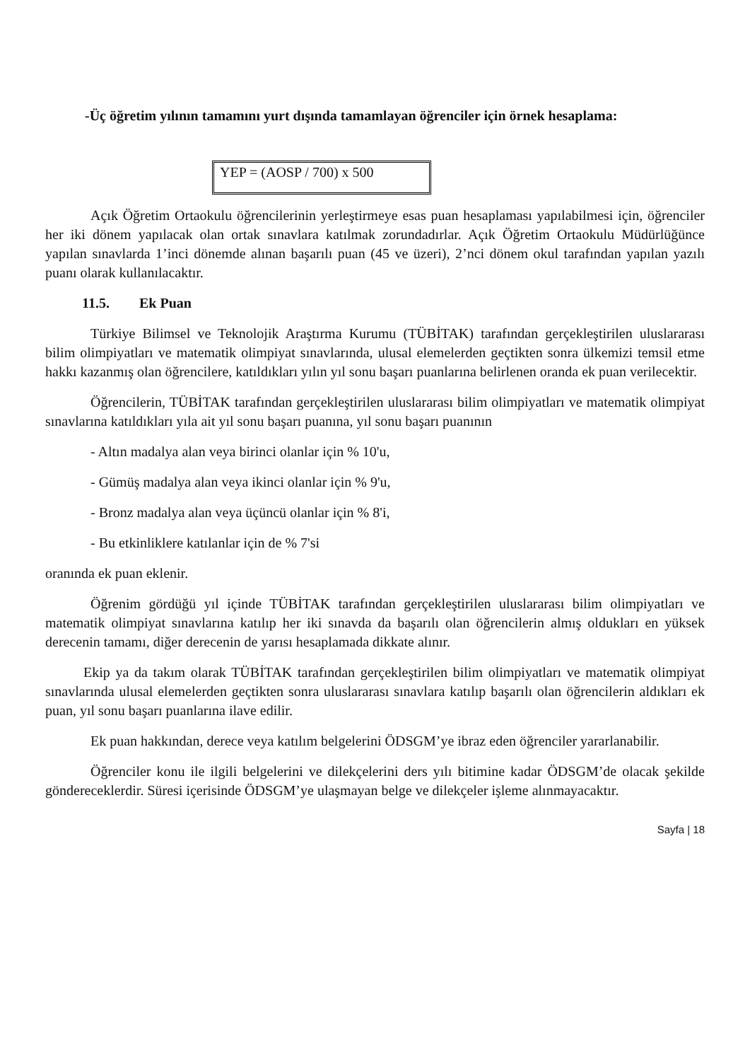-Üç öğretim yılının tamamını yurt dışında tamamlayan öğrenciler için örnek hesaplama:
YEP = (AOSP / 700) x 500
Açık Öğretim Ortaokulu öğrencilerinin yerleştirmeye esas puan hesaplaması yapılabilmesi için, öğrenciler her iki dönem yapılacak olan ortak sınavlara katılmak zorundadırlar. Açık Öğretim Ortaokulu Müdürlüğünce yapılan sınavlarda 1’inci dönemde alınan başarılı puan (45 ve üzeri), 2’nci dönem okul tarafından yapılan yazılı puanı olarak kullanılacaktır.
11.5. Ek Puan
Türkiye Bilimsel ve Teknolojik Araştırma Kurumu (TÜBİTAK) tarafından gerçekleştirilen uluslararası bilim olimpiyatları ve matematik olimpiyat sınavlarında, ulusal elemelerden geçtikten sonra ülkemizi temsil etme hakkı kazanmış olan öğrencilere, katıldıkları yılın yıl sonu başarı puanlarına belirlenen oranda ek puan verilecektir.
Öğrencilerin, TÜBİTAK tarafından gerçekleştirilen uluslararası bilim olimpiyatları ve matematik olimpiyat sınavlarına katıldıkları yıla ait yıl sonu başarı puanına, yıl sonu başarı puanının
- Altın madalya alan veya birinci olanlar için % 10'u,
- Gümüş madalya alan veya ikinci olanlar için % 9'u,
- Bronz madalya alan veya üçüncü olanlar için % 8'i,
- Bu etkinliklere katılanlar için de % 7'si
oranında ek puan eklenir.
Öğrenim gördüğü yıl içinde TÜBİTAK tarafından gerçekleştirilen uluslararası bilim olimpiyatları ve matematik olimpiyat sınavlarına katılıp her iki sınavda da başarılı olan öğrencilerin almış oldukları en yüksek derecenin tamamı, diğer derecenin de yarısı hesaplamada dikkate alınır.
Ekip ya da takım olarak TÜBİTAK tarafından gerçekleştirilen bilim olimpiyatları ve matematik olimpiyat sınavlarında ulusal elemelerden geçtikten sonra uluslararası sınavlara katılıp başarılı olan öğrencilerin aldıkları ek puan, yıl sonu başarı puanlarına ilave edilir.
Ek puan hakkından, derece veya katılım belgelerini ÖDSGM’ye ibraz eden öğrenciler yararlanabilir.
Öğrenciler konu ile ilgili belgelerini ve dilekçelerini ders yılı bitimine kadar ÖDSGM’de olacak şekilde göndereceklerdir. Süresi içerisinde ÖDSGM’ye ulaşmayan belge ve dilekçeler işleme alınmayacaktır.
Sayfa | 18